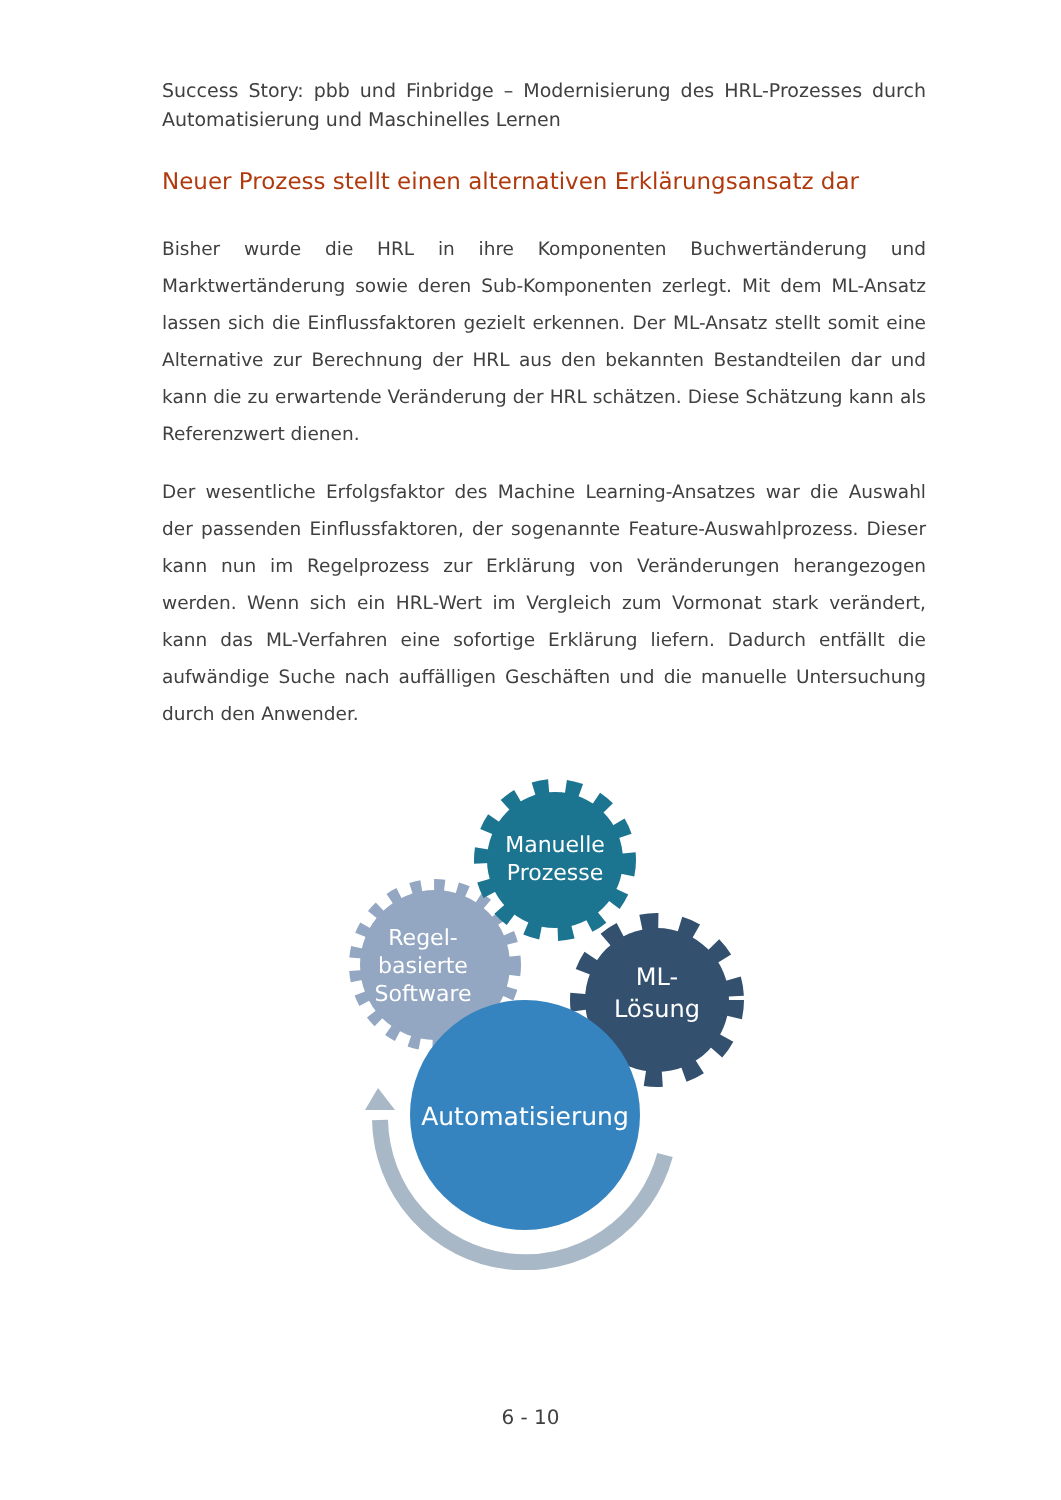Success Story: pbb und Finbridge – Modernisierung des HRL-Prozesses durch Automatisierung und Maschinelles Lernen
Neuer Prozess stellt einen alternativen Erklärungsansatz dar
Bisher wurde die HRL in ihre Komponenten Buchwertänderung und Marktwertänderung sowie deren Sub-Komponenten zerlegt. Mit dem ML-Ansatz lassen sich die Einflussfaktoren gezielt erkennen. Der ML-Ansatz stellt somit eine Alternative zur Berechnung der HRL aus den bekannten Bestandteilen dar und kann die zu erwartende Veränderung der HRL schätzen. Diese Schätzung kann als Referenzwert dienen.
Der wesentliche Erfolgsfaktor des Machine Learning-Ansatzes war die Auswahl der passenden Einflussfaktoren, der sogenannte Feature-Auswahlprozess. Dieser kann nun im Regelprozess zur Erklärung von Veränderungen herangezogen werden. Wenn sich ein HRL-Wert im Vergleich zum Vormonat stark verändert, kann das ML-Verfahren eine sofortige Erklärung liefern. Dadurch entfällt die aufwändige Suche nach auffälligen Geschäften und die manuelle Untersuchung durch den Anwender.
Manuelle
Prozesse
Regel-
basierte
Software
ML-
Lösung
Automatisierung
6 - 10